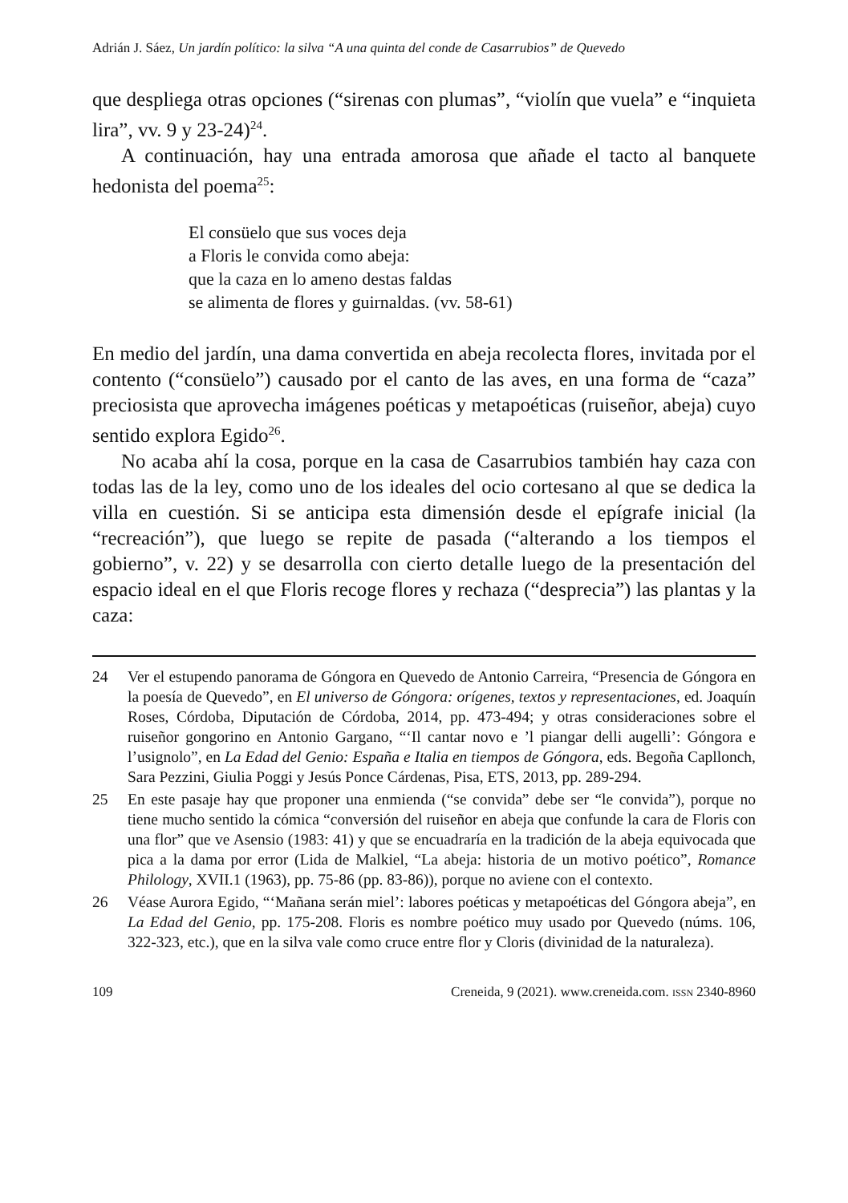Adrián J. Sáez, Un jardín político: la silva “A una quinta del conde de Casarrubios” de Quevedo
que despliega otras opciones (“sirenas con plumas”, “violín que vuela” e “inquieta lira”, vv. 9 y 23-24)<sup>24</sup>.
A continuación, hay una entrada amorosa que añade el tacto al banquete hedonista del poema<sup>25</sup>:
El consüelo que sus voces deja
a Floris le convida como abeja:
que la caza en lo ameno destas faldas
se alimenta de flores y guirnaldas. (vv. 58-61)
En medio del jardín, una dama convertida en abeja recolecta flores, invitada por el contento (“consüelo”) causado por el canto de las aves, en una forma de “caza” preciosista que aprovecha imágenes poéticas y metapoéticas (ruiseñor, abeja) cuyo sentido explora Egido<sup>26</sup>.
No acaba ahí la cosa, porque en la casa de Casarrubios también hay caza con todas las de la ley, como uno de los ideales del ocio cortesano al que se dedica la villa en cuestión. Si se anticipa esta dimensión desde el epígrafe inicial (la “recreación”), que luego se repite de pasada (“alterando a los tiempos el gobierno”, v. 22) y se desarrolla con cierto detalle luego de la presentación del espacio ideal en el que Floris recoge flores y rechaza (“desprecia”) las plantas y la caza:
24 Ver el estupendo panorama de Góngora en Quevedo de Antonio Carreira, “Presencia de Góngora en la poesía de Quevedo”, en El universo de Góngora: orígenes, textos y representaciones, ed. Joaquín Roses, Córdoba, Diputación de Córdoba, 2014, pp. 473-494; y otras consideraciones sobre el ruiseñor gongorino en Antonio Gargano, “‘Il cantar novo e ’l piangar delli augelli’: Góngora e l’usignolo”, en La Edad del Genio: España e Italia en tiempos de Góngora, eds. Begoña Capllonch, Sara Pezzini, Giulia Poggi y Jesús Ponce Cárdenas, Pisa, ETS, 2013, pp. 289-294.
25 En este pasaje hay que proponer una enmienda (“se convida” debe ser “le convida”), porque no tiene mucho sentido la cómica “conversión del ruiseñor en abeja que confunde la cara de Floris con una flor” que ve Asensio (1983: 41) y que se encuadraría en la tradición de la abeja equivocada que pica a la dama por error (Lida de Malkiel, “La abeja: historia de un motivo poético”, Romance Philology, XVII.1 (1963), pp. 75-86 (pp. 83-86)), porque no aviene con el contexto.
26 Véase Aurora Egido, “‘Mañana serán miel’: labores poéticas y metapoéticas del Góngora abeja”, en La Edad del Genio, pp. 175-208. Floris es nombre poético muy usado por Quevedo (núms. 106, 322-323, etc.), que en la silva vale como cruce entre flor y Cloris (divinidad de la naturaleza).
109 Creneida, 9 (2021). www.creneida.com. ISSN 2340-8960